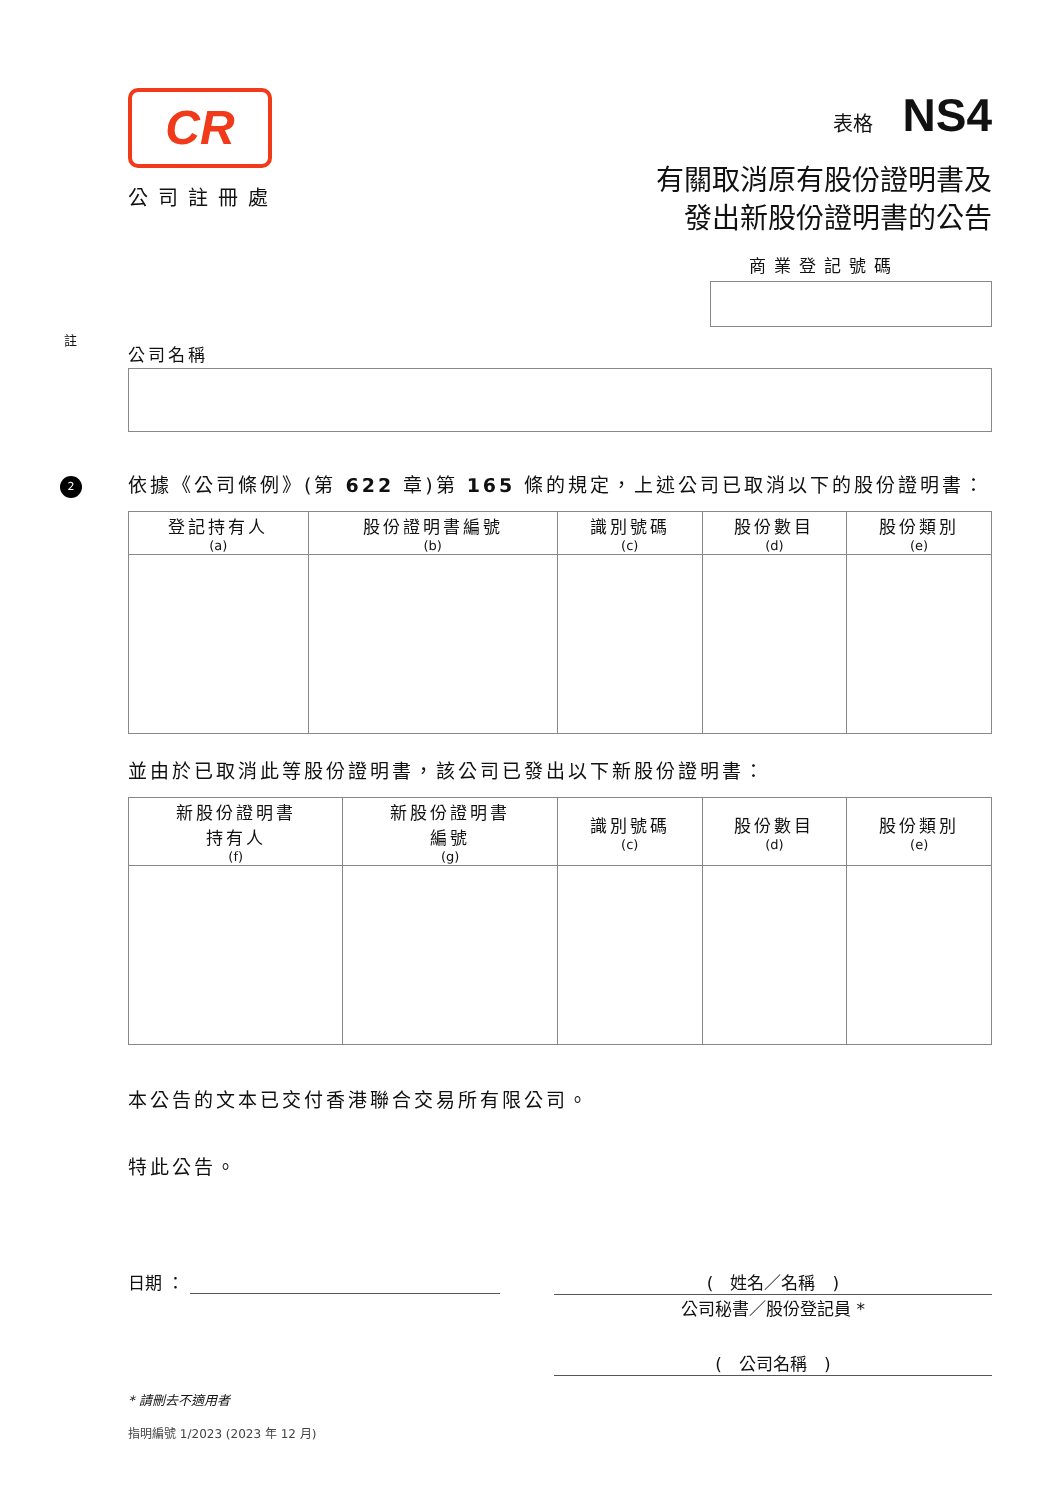註
2
CR
公司註冊處
表格 NS4
有關取消原有股份證明書及
發出新股份證明書的公告
商業登記號碼
公司名稱
依據《公司條例》(第 622 章)第 165 條的規定，上述公司已取消以下的股份證明書：
| 登記持有人 (a) | 股份證明書編號 (b) | 識別號碼 (c) | 股份數目 (d) | 股份類別 (e) |
| --- | --- | --- | --- | --- |
並由於已取消此等股份證明書，該公司已發出以下新股份證明書：
| 新股份證明書 持有人 (f) | 新股份證明書 編號 (g) | 識別號碼 (c) | 股份數目 (d) | 股份類別 (e) |
| --- | --- | --- | --- | --- |
本公告的文本已交付香港聯合交易所有限公司。
特此公告。
日期 ： (　姓名／名稱　)
公司秘書／股份登記員 *
(　公司名稱　)
* 請刪去不適用者
指明編號 1/2023 (2023 年 12 月)